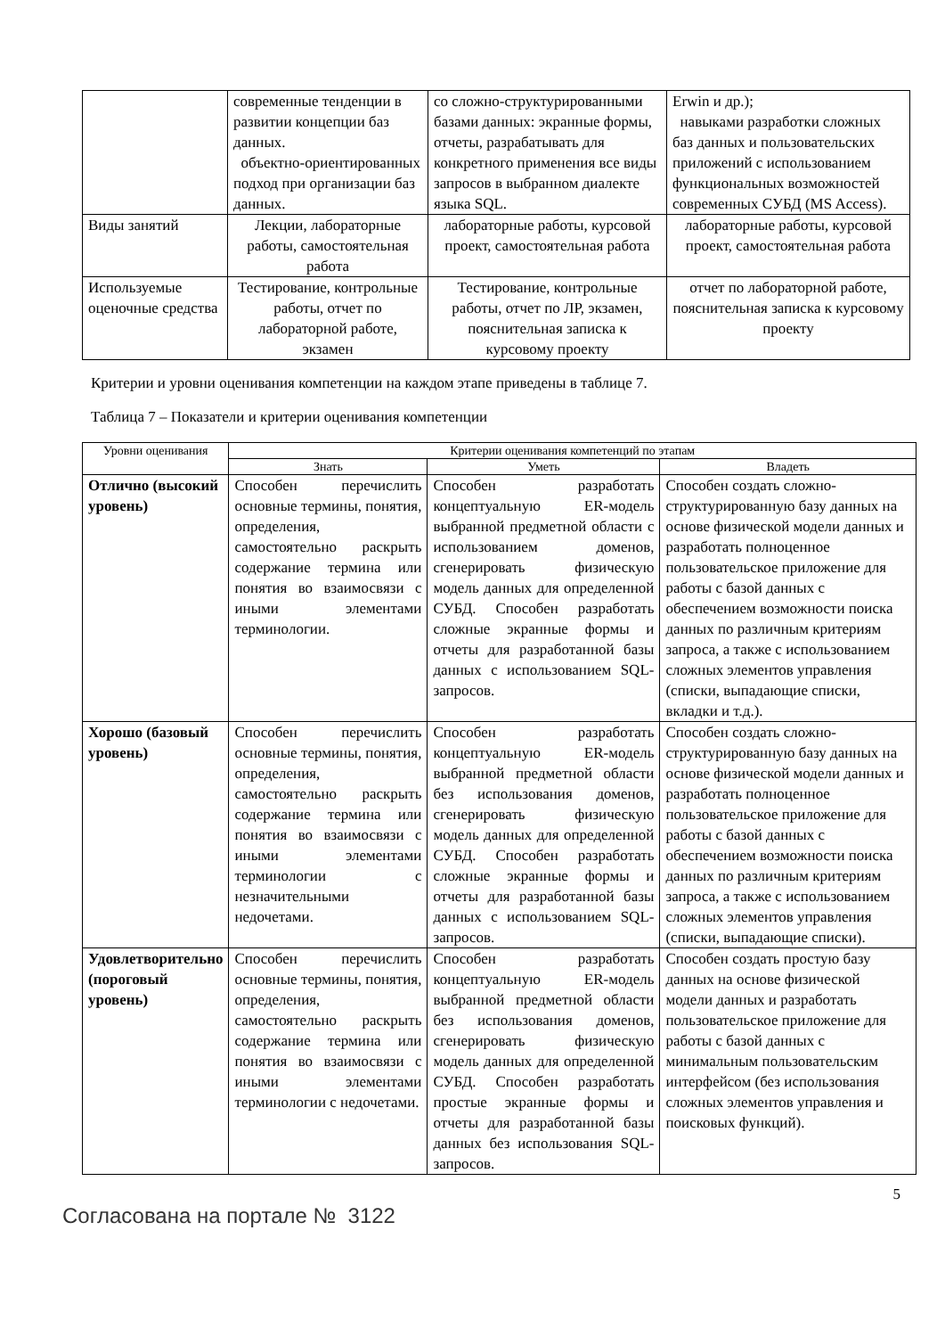| | современные тенденции в развитии концепции баз данных. объектно-ориентированных подход при организации баз данных. | со сложно-структурированными базами данных: экранные формы, отчеты, разрабатывать для конкретного применения все виды запросов в выбранном диалекте языка SQL. | Erwin и др.); навыками разработки сложных баз данных и пользовательских приложений с использованием функциональных возможностей современных СУБД (MS Access). |
| Виды занятий | Лекции, лабораторные работы, самостоятельная работа | лабораторные работы, курсовой проект, самостоятельная работа | лабораторные работы, курсовой проект, самостоятельная работа |
| Используемые оценочные средства | Тестирование, контрольные работы, отчет по лабораторной работе, экзамен | Тестирование, контрольные работы, отчет по ЛР, экзамен, пояснительная записка к курсовому проекту | отчет по лабораторной работе, пояснительная записка к курсовому проекту |
Критерии и уровни оценивания компетенции на каждом этапе приведены в таблице 7.
Таблица 7 – Показатели и критерии оценивания компетенции
| Уровни оценивания | Критерии оценивания компетенций по этапам | | |
| --- | --- | --- | --- |
| | Знать | Уметь | Владеть |
| Отлично (высокий уровень) | Способен перечислить основные термины, понятия, определения, самостоятельно раскрыть содержание термина или понятия во взаимосвязи с иными элементами терминологии. | Способен разработать концептуальную ER-модель выбранной предметной области с использованием доменов, сгенерировать физическую модель данных для определенной СУБД. Способен разработать сложные экранные формы и отчеты для разработанной базы данных с использованием SQL-запросов. | Способен создать сложно-структурированную базу данных на основе физической модели данных и разработать полноценное пользовательское приложение для работы с базой данных с обеспечением возможности поиска данных по различным критериям запроса, а также с использованием сложных элементов управления (списки, выпадающие списки, вкладки и т.д.). |
| Хорошо (базовый уровень) | Способен перечислить основные термины, понятия, определения, самостоятельно раскрыть содержание термина или понятия во взаимосвязи с иными элементами терминологии с незначительными недочетами. | Способен разработать концептуальную ER-модель выбранной предметной области без использования доменов, сгенерировать физическую модель данных для определенной СУБД. Способен разработать сложные экранные формы и отчеты для разработанной базы данных с использованием SQL-запросов. | Способен создать сложно-структурированную базу данных на основе физической модели данных и разработать полноценное пользовательское приложение для работы с базой данных с обеспечением возможности поиска данных по различным критериям запроса, а также с использованием сложных элементов управления (списки, выпадающие списки). |
| Удовлетворительно (пороговый уровень) | Способен перечислить основные термины, понятия, определения, самостоятельно раскрыть содержание термина или понятия во взаимосвязи с иными элементами терминологии с недочетами. | Способен разработать концептуальную ER-модель выбранной предметной области без использования доменов, сгенерировать физическую модель данных для определенной СУБД. Способен разработать простые экранные формы и отчеты для разработанной базы данных без использования SQL-запросов. | Способен создать простую базу данных на основе физической модели данных и разработать пользовательское приложение для работы с базой данных с минимальным пользовательским интерфейсом (без использования сложных элементов управления и поисковых функций). |
5
Согласована на портале № 3122